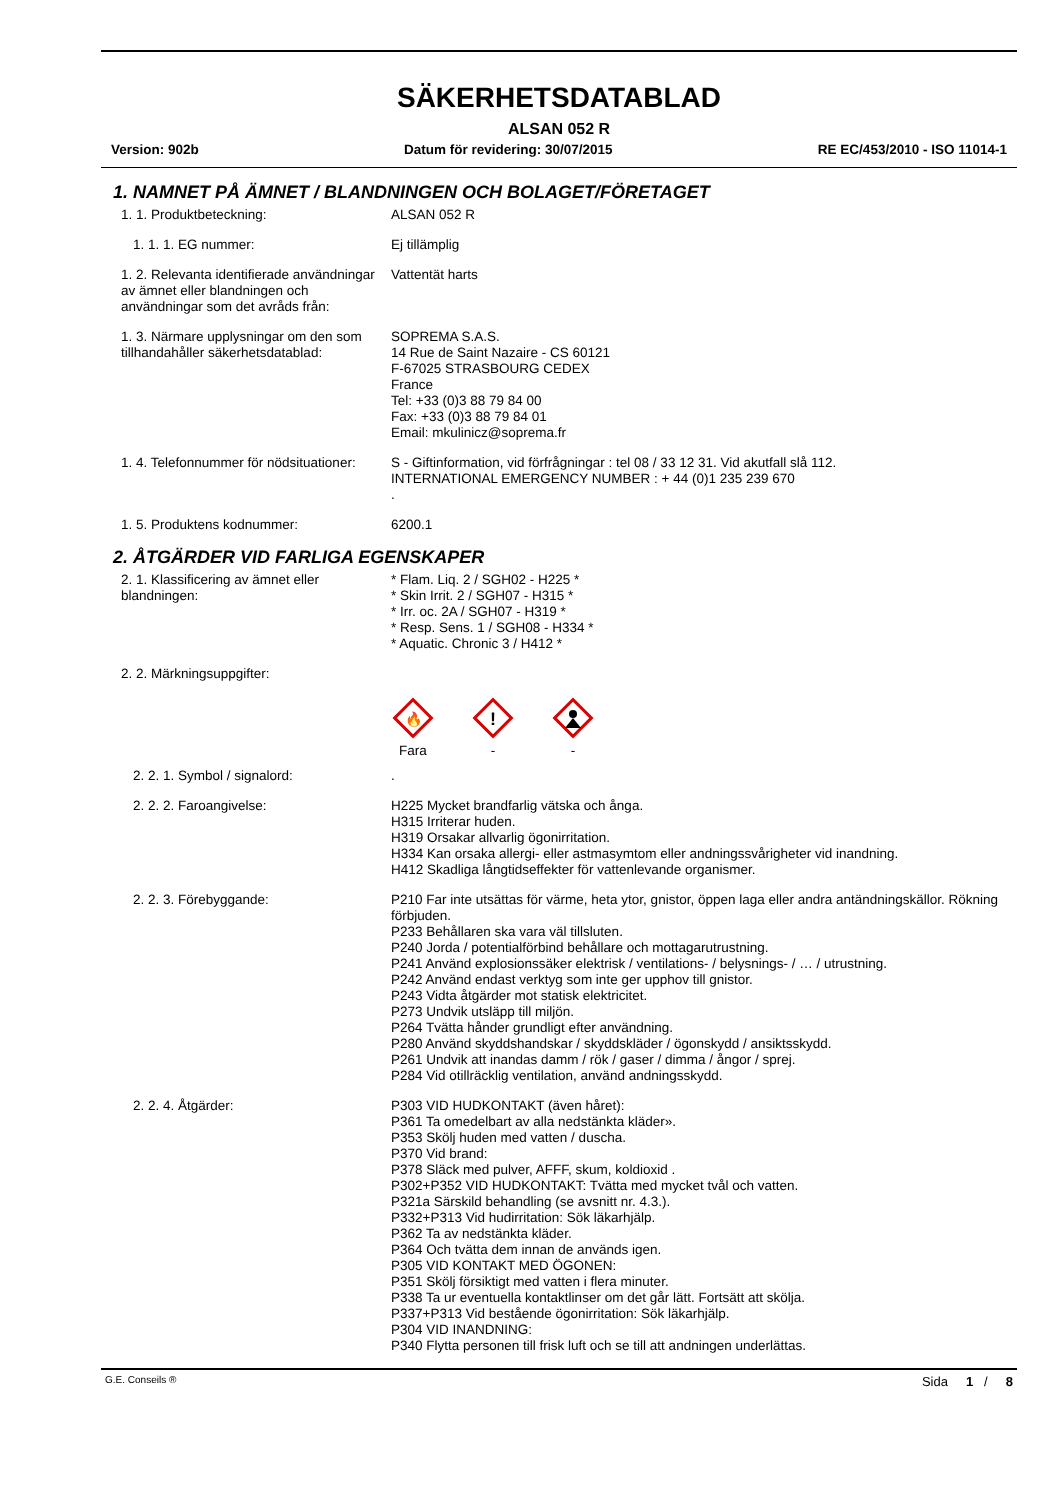SÄKERHETSDATABLAD
ALSAN 052 R
Version: 902b Datum för revidering: 30/07/2015 RE EC/453/2010 - ISO 11014-1
1. NAMNET PÅ ÄMNET / BLANDNINGEN OCH BOLAGET/FÖRETAGET
1. 1. Produktbeteckning: ALSAN 052 R
1. 1. 1. EG nummer: Ej tillämplig
1. 2. Relevanta identifierade användningar av ämnet eller blandningen och användningar som det avråds från:
Vattentät harts
1. 3. Närmare upplysningar om den som tillhandahåller säkerhetsdatablad:
SOPREMA S.A.S.
14 Rue de Saint Nazaire - CS 60121
F-67025 STRASBOURG CEDEX
France
Tel: +33 (0)3 88 79 84 00
Fax: +33 (0)3 88 79 84 01
Email: mkulinicz@soprema.fr
1. 4. Telefonnummer för nödsituationer:
S - Giftinformation, vid förfrågningar : tel 08 / 33 12 31. Vid akutfall slå 112.
INTERNATIONAL EMERGENCY NUMBER : + 44 (0)1 235 239 670
.
1. 5. Produktens kodnummer: 6200.1
2. ÅTGÄRDER VID FARLIGA EGENSKAPER
2. 1. Klassificering av ämnet eller blandningen:
* Flam. Liq. 2 / SGH02 - H225 *
* Skin Irrit. 2 / SGH07 - H315 *
* Irr. oc. 2A / SGH07 - H319 *
* Resp. Sens. 1 / SGH08 - H334 *
* Aquatic. Chronic 3 / H412 *
2. 2. Märkningsuppgifter:
🔥
Fara
!
-
-
2. 2. 1. Symbol / signalord: .
2. 2. 2. Faroangivelse: H225 Mycket brandfarlig vätska och ånga.
H315 Irriterar huden.
H319 Orsakar allvarlig ögonirritation.
H334 Kan orsaka allergi- eller astmasymtom eller andningssvårigheter vid inandning.
H412 Skadliga långtidseffekter för vattenlevande organismer.
2. 2. 3. Förebyggande: P210 Far inte utsättas för värme, heta ytor, gnistor, öppen laga eller andra antändningskällor. Rökning förbjuden.
P233 Behållaren ska vara väl tillsluten.
P240 Jorda / potentialförbind behållare och mottagarutrustning.
P241 Använd explosionssäker elektrisk / ventilations- / belysnings- / … / utrustning.
P242 Använd endast verktyg som inte ger upphov till gnistor.
P243 Vidta åtgärder mot statisk elektricitet.
P273 Undvik utsläpp till miljön.
P264 Tvätta hånder grundligt efter användning.
P280 Använd skyddshandskar / skyddskläder / ögonskydd / ansiktsskydd.
P261 Undvik att inandas damm / rök / gaser / dimma / ångor / sprej.
P284 Vid otillräcklig ventilation, använd andningsskydd.
2. 2. 4. Åtgärder: P303 VID HUDKONTAKT (även håret):
P361 Ta omedelbart av alla nedstänkta kläder».
P353 Skölj huden med vatten / duscha.
P370 Vid brand:
P378 Släck med pulver, AFFF, skum, koldioxid .
P302+P352 VID HUDKONTAKT: Tvätta med mycket tvål och vatten.
P321a Särskild behandling (se avsnitt nr. 4.3.).
P332+P313 Vid hudirritation: Sök läkarhjälp.
P362 Ta av nedstänkta kläder.
P364 Och tvätta dem innan de används igen.
P305 VID KONTAKT MED ÖGONEN:
P351 Skölj försiktigt med vatten i flera minuter.
P338 Ta ur eventuella kontaktlinser om det går lätt. Fortsätt att skölja.
P337+P313 Vid bestående ögonirritation: Sök läkarhjälp.
P304 VID INANDNING:
P340 Flytta personen till frisk luft och se till att andningen underlättas.
G.E. Conseils ® Sida 1 / 8